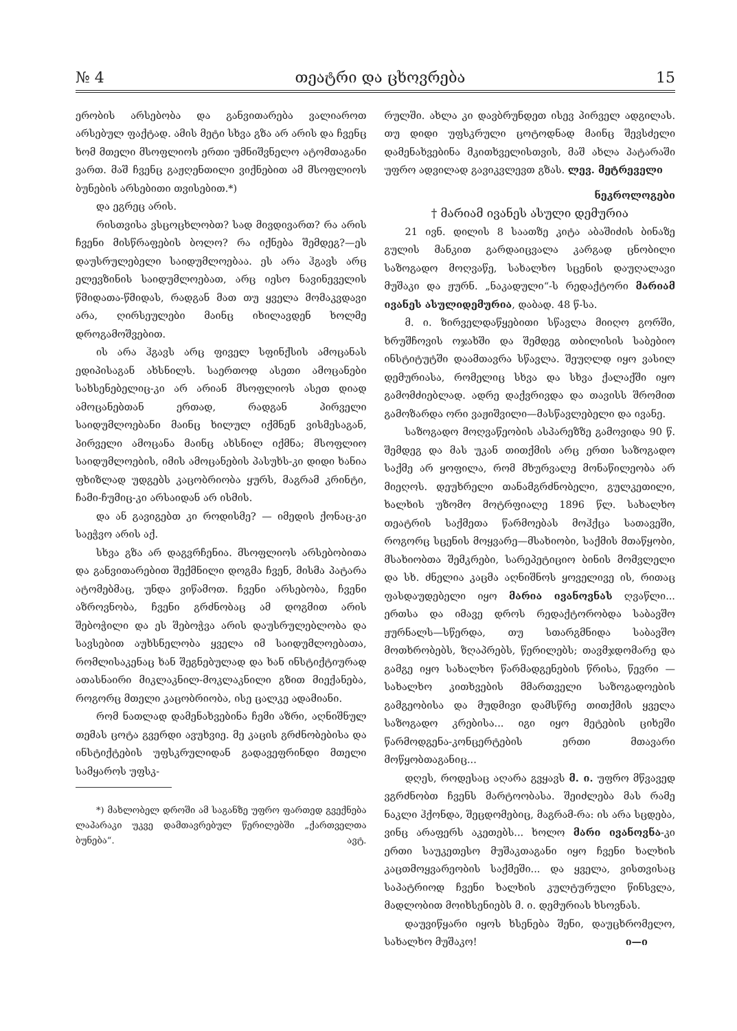№ 4 თეატრი და ცხოვრება 15
ერობის არსებობა და განვითარება ვალიაროთ არსებულ ფაქტად. ამის მეტი სხვა გზა არ არის და ჩვენც ხომ მთელი მსოფლიოს ერთი უმნიშვნელო ატომთაგანი ვართ. მაშ ჩვენც გაჟღენთილი ვიქნებით ამ მსოფლიოს ბუნების არსებითი თვისებით.*)
და ეგრეც არის.
რისთვისა ვსცოცხლობთ? სად მივდივართ? რა არის ჩვენი მისწრაფების ბოლო? რა იქნება შემდეგ?—ეს დაუსრულებელი საიდუმლოებაა. ეს არა ჰგავს არც ელევზინის საიდუმლოებათ, არც იესო ნავინეველის წმიდათა-წმიდას, რადგან მათ თუ ყველა მომაკვდავი არა, ღირსეულები მაინც იხილავდენ ხოლმე დროგამოშვებით.
ის არა ჰგავს არც ფიველ სფინქსის ამოცანას ედიპისაგან ახსნილს. საერთოდ ასეთი ამოცანები სახსენებელიც-კი არ არიან მსოფლიოს ასეთ დიად ამოცანებთან ერთად, რადგან პირველი საიდუმლოებანი მაინც ხილულ იქმნენ ვისმესაგან, პირველი ამოცანა მაინც ახსნილ იქმნა; მსოფლიო საიდუმლოების, იმის ამოცანების პასუხს-კი დიდი ხანია ფხიზლად უდგებს კაცობრიობა ყურს, მაგრამ კრინტი, ჩამი-ჩუმიც-კი არსაიდან არ ისმის.
და ან გავიგებთ კი როდისმე? — იმედის ქონაც-კი საეჭვო არის აქ.
სხვა გზა არ დაგვრჩენია. მსოფლიოს არსებობითა და განვითარებით შექმნილი დოგმა ჩვენ, მისმა პატარა ატომებმაც, უნდა ვიწამოთ. ჩვენი არსებობა, ჩვენი აზროვნობა, ჩვენი გრძნობაც ამ დოგმით არის შებოჭილი და ეს შებოჭვა არის დაუსრულებლობა და სავსებით აუხსნელობა ყველა იმ საიდუმლოებათა, რომლისაკენაც ხან შეგნებულად და ხან ინსტიქტიურად ათასნაირი მიკლაკნილ-მოკლაკნილი გზით მიექანება, როგორც მთელი კაცობრიობა, ისე ცალკე ადამიანი.
რომ ნათლად დამენახვებინა ჩემი აზრი, აღნიშნულ თემას ცოტა გვერდი ავუხვიე. მე კაცის გრძნობებისა და ინსტიქტების უფსკრულიდან გადავეფრინდი მთელი სამყაროს უფსკ-
*) მახლობელ დროში ამ საგანზე უფრო ფართედ გვექნება ლაპარაკი უკვე დამთავრებულ წერილებში „ქართველთა ბუნება“. ავტ.
რულში. ახლა კი დავბრუნდეთ ისევ პირველ ადგილას. თუ დიდი უფსკრული ცოტოდნად მაინც შევსძელი დამენახვებინა მკითხველისთვის, მაშ ახლა პატარაში უფრო ადვილად გავიკვლევთ გზას. ლევ. მეტრეველი
ნეკროლოგები
† მარიამ ივანეს ასული დემურია
21 ივნ. დილის 8 საათზე კიტა აბაშიძის ბინაზე გულის მანკით გარდაიცვალა კარგად ცნობილი საზოგადო მოღვაწე, სახალხო სცენის დაუღალავი მუშაკი და ჟურნ. „ნაკადული“-ს რედაქტორი მარიამ ივანეს ასულიდემურია, დაბად. 48 წ-სა.
მ. ი. ზირველდაწყებითი სწავლა მიიღო გორში, ხრუშჩოვის ოჯახში და შემდეგ თბილისის საბებიო ინსტიტუტში დაამთავრა სწავლა. შეუღლდ იყო ვასილ დემურიასა, რომელიც სხვა და სხვა ქალაქში იყო გამომძიებლად. ადრე დაქვრივდა და თავისს შრომით გამოზარდა ორი ვაჟიშვილი—მასწავლებელი და ივანე.
საზოგადო მოღვაწეობის ასპარეზზე გამოვიდა 90 წ. შემდეგ და მას უკან თითქმის არც ერთი საზოგადო საქმე არ ყოფილა, რომ მხურვალე მონაწილეობა არ მიეღოს. დეუხრელი თანამგრძნობელი, გულკეთილი, ხალხის უზომო მოტრფიალე 1896 წლ. სახალხო თეატრის საქმეთა წარმოებას მოჰქცა სათავეში, როგორც სცენის მოყვარე—მსახიობი, საქმის მთაწყობი, მსახიობთა შემკრები, სარეპეტიციო ბინის მომვლელი და სხ. ძნელია კაცმა აღნიშნოს ყოველივე ის, რითაც ფასდაუდებელი იყო მარია ივანოვნას ღვაწლი... ერთსა და იმავე დროს რედაქტორობდა საბავშო ჟურნალს—სწერდა, თუ სთარგმნიდა საბავშო მოთხრობებს, ზღაპრებს, წერილებს; თავმჯდომარე და გამგე იყო სახალხო წარმადგენების წრისა, წევრი — სახალხო კითხვების მმართველი საზოგადოების გამგეობისა და მუდმივი დამსწრე თითქმის ყველა საზოგადო კრებისა... იგი იყო მეტების ციხეში წარმოდგენა-კონცერტების ერთი მთავარი მოწყობთაგანიც...
დღეს, როდესაც აღარა გვყავს მ. ი. უფრო მწვავედ ვგრძნობთ ჩვენს მარტოობასა. შეიძლება მას რამე ნაკლი ჰქონდა, შეცდომებიც, მაგრამ-რა: ის არა სცდება, ვინც არაფერს აკეთებს... ხოლო მარი ივანოვნა-კი ერთი საუკეთესო მუშაკთაგანი იყო ჩვენი ხალხის კაცთმოყვარეობის საქმეში... და ყველა, ვისთვისაც საპატრიოდ ჩვენი ხალხის კულტურული წინსვლა, მადლობით მოიხსენიებს მ. ი. დემურიას ხსოვნას.
დაუვიწყარი იყოს ხსენება შენი, დაუცხრომელო, სახალხო მუშაკო! ი—ი